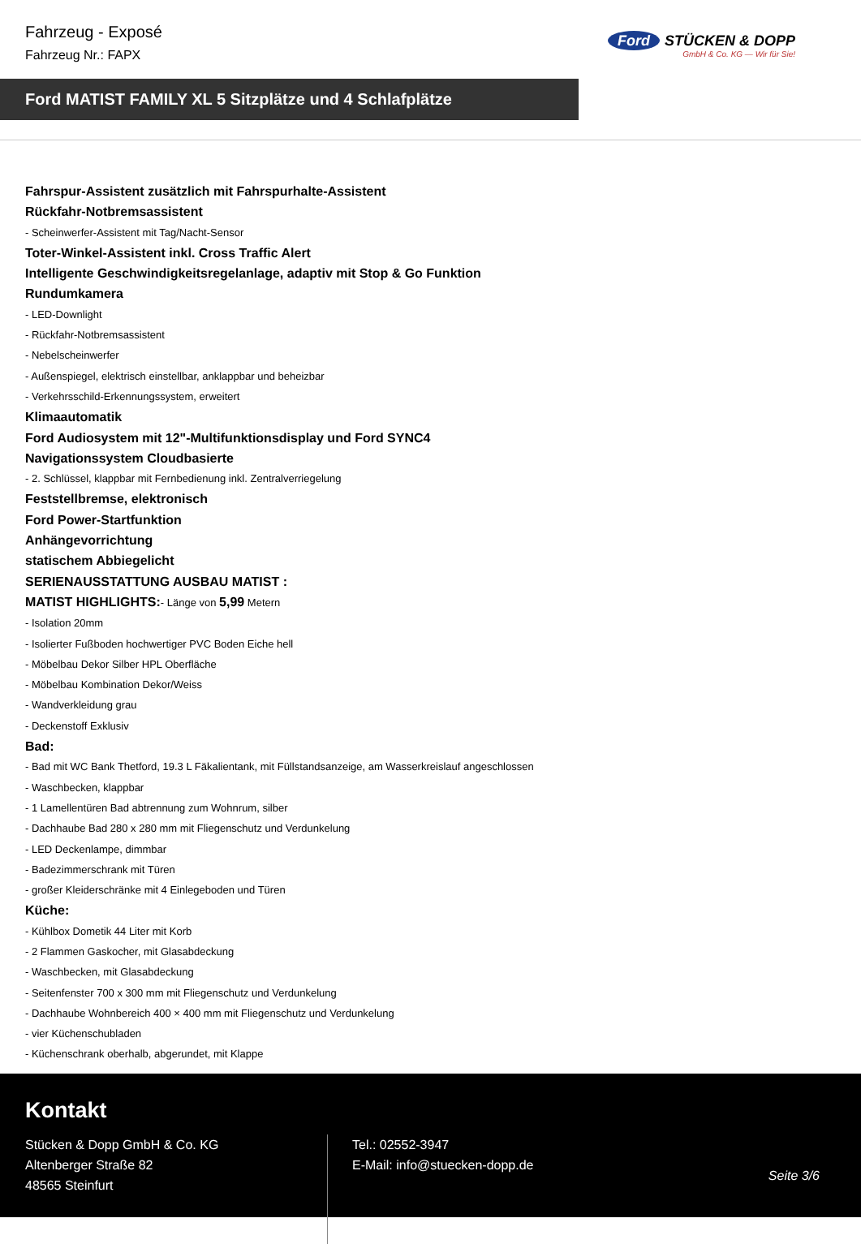Fahrzeug - Exposé
Fahrzeug Nr.: FAPX
Ford STÜCKEN & DOPP
GmbH & Co. KG — Wir für Sie!
Ford MATIST FAMILY XL 5 Sitzplätze und 4 Schlafplätze
Fahrspur-Assistent zusätzlich mit Fahrspurhalte-Assistent
Rückfahr-Notbremsassistent
- Scheinwerfer-Assistent mit Tag/Nacht-Sensor
Toter-Winkel-Assistent inkl. Cross Traffic Alert
Intelligente Geschwindigkeitsregelanlage, adaptiv mit Stop & Go Funktion
Rundumkamera
- LED-Downlight
- Rückfahr-Notbremsassistent
- Nebelscheinwerfer
- Außenspiegel, elektrisch einstellbar, anklappbar und beheizbar
- Verkehrsschild-Erkennungssystem, erweitert
Klimaautomatik
Ford Audiosystem mit 12"-Multifunktionsdisplay und Ford SYNC4
Navigationssystem Cloudbasierte
- 2. Schlüssel, klappbar mit Fernbedienung inkl. Zentralverriegelung
Feststellbremse, elektronisch
Ford Power-Startfunktion
Anhängevorrichtung
statischem Abbiegelicht
SERIENAUSSTATTUNG AUSBAU MATIST :
MATIST HIGHLIGHTS:- Länge von 5,99 Metern
- Isolation 20mm
- Isolierter Fußboden hochwertiger PVC Boden Eiche hell
- Möbelbau Dekor Silber HPL Oberfläche
- Möbelbau Kombination Dekor/Weiss
- Wandverkleidung grau
- Deckenstoff Exklusiv
Bad:
- Bad mit WC Bank Thetford, 19.3 L Fäkalientank, mit Füllstandsanzeige, am Wasserkreislauf angeschlossen
- Waschbecken, klappbar
- 1 Lamellentüren Bad abtrennung zum Wohnrum, silber
- Dachhaube Bad 280 x 280 mm mit Fliegenschutz und Verdunkelung
- LED Deckenlampe, dimmbar
- Badezimmerschrank mit Türen
- großer Kleiderschränke mit 4 Einlegeboden und Türen
Küche:
- Kühlbox Dometik 44 Liter mit Korb
- 2 Flammen Gaskocher, mit Glasabdeckung
- Waschbecken, mit Glasabdeckung
- Seitenfenster 700 x 300 mm mit Fliegenschutz und Verdunkelung
- Dachhaube Wohnbereich 400 × 400 mm mit Fliegenschutz und Verdunkelung
- vier Küchenschubladen
- Küchenschrank oberhalb, abgerundet, mit Klappe
Kontakt
Stücken & Dopp GmbH & Co. KG
Altenberger Straße 82
48565 Steinfurt
Tel.: 02552-3947
E-Mail: info@stuecken-dopp.de
Seite 3/6